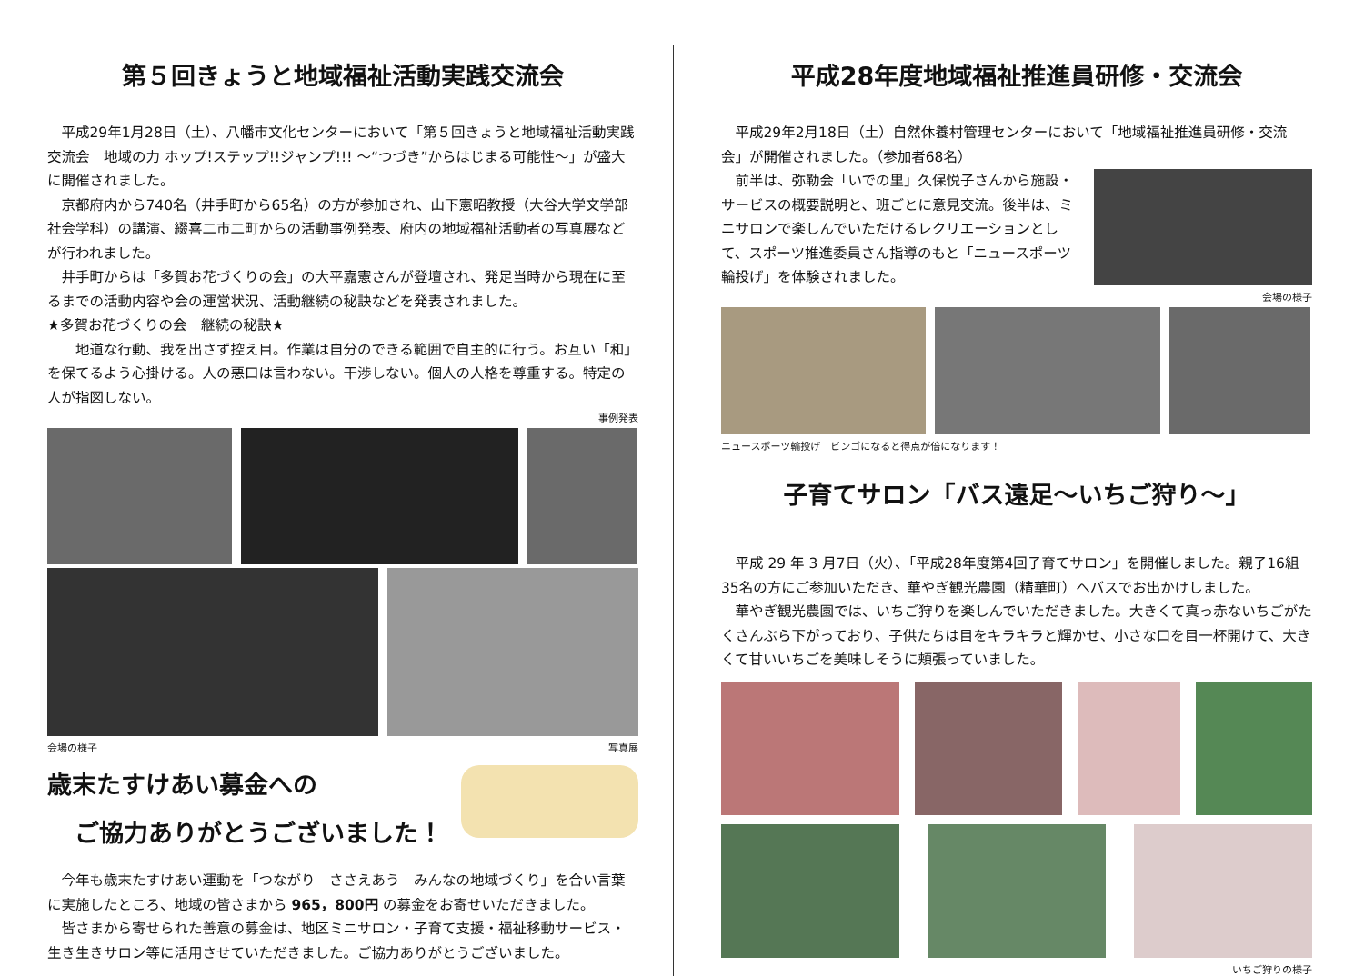第５回きょうと地域福祉活動実践交流会
　平成29年1月28日（土）、八幡市文化センターにおいて「第５回きょうと地域福祉活動実践交流会　地域の力 ホップ!ステップ!!ジャンプ!!! ～“つづき”からはじまる可能性～」が盛大に開催されました。
　京都府内から740名（井手町から65名）の方が参加され、山下憲昭教授（大谷大学文学部社会学科）の講演、綴喜二市二町からの活動事例発表、府内の地域福祉活動者の写真展などが行われました。
　井手町からは「多賀お花づくりの会」の大平嘉憲さんが登壇され、発足当時から現在に至るまでの活動内容や会の運営状況、活動継続の秘訣などを発表されました。
★多賀お花づくりの会　継続の秘訣★
　　地道な行動、我を出さず控え目。作業は自分のできる範囲で自主的に行う。お互い「和」を保てるよう心掛ける。人の悪口は言わない。干渉しない。個人の人格を尊重する。特定の人が指図しない。
事例発表
会場の様子 写真展
歳末たすけあい募金への
ご協力ありがとうございました！
　今年も歳末たすけあい運動を「つながり　ささえあう　みんなの地域づくり」を合い言葉に実施したところ、地域の皆さまから 965，800円 の募金をお寄せいただきました。
　皆さまから寄せられた善意の募金は、地区ミニサロン・子育て支援・福祉移動サービス・生き生きサロン等に活用させていただきました。ご協力ありがとうございました。
平成28年度地域福祉推進員研修・交流会
　平成29年2月18日（土）自然休養村管理センターにおいて「地域福祉推進員研修・交流会」が開催されました。（参加者68名）
　前半は、弥勒会「いでの里」久保悦子さんから施設・サービスの概要説明と、班ごとに意見交流。後半は、ミニサロンで楽しんでいただけるレクリエーションとして、スポーツ推進委員さん指導のもと「ニュースポーツ輪投げ」を体験されました。
会場の様子
ニュースポーツ輪投げ　ビンゴになると得点が倍になります！
子育てサロン「バス遠足～いちご狩り～」
　平成 29 年 3 月7日（火）、「平成28年度第4回子育てサロン」を開催しました。親子16組35名の方にご参加いただき、華やぎ観光農園（精華町）へバスでお出かけしました。
　華やぎ観光農園では、いちご狩りを楽しんでいただきました。大きくて真っ赤ないちごがたくさんぶら下がっており、子供たちは目をキラキラと輝かせ、小さな口を目一杯開けて、大きくて甘いいちごを美味しそうに頬張っていました。
いちご狩りの様子